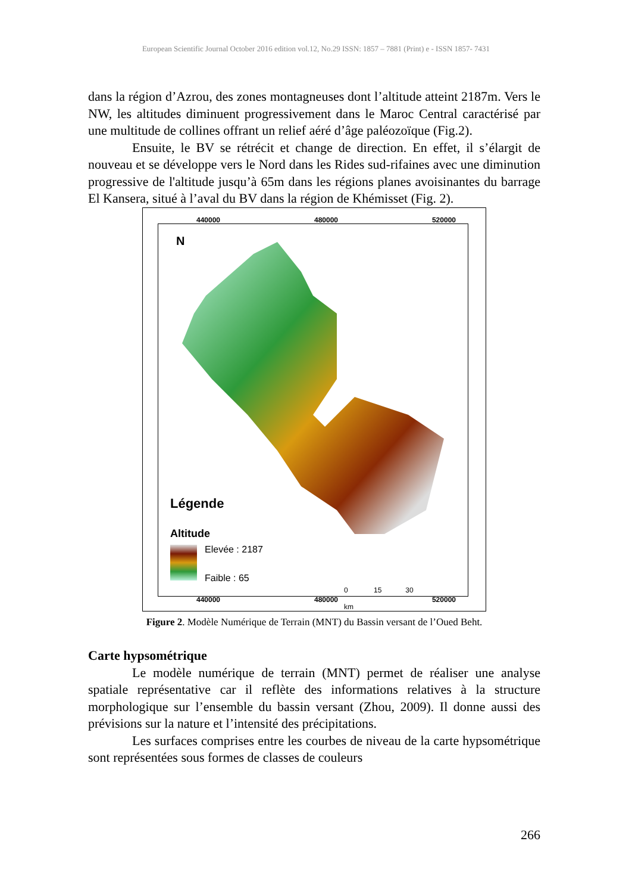European Scientific Journal October 2016 edition vol.12, No.29 ISSN: 1857 – 7881 (Print) e - ISSN 1857- 7431
dans la région d’Azrou, des zones montagneuses dont l’altitude atteint 2187m. Vers le NW, les altitudes diminuent progressivement dans le Maroc Central caractérisé par une multitude de collines offrant un relief aéré d’âge paléozoïque (Fig.2).
Ensuite, le BV se rétrécit et change de direction. En effet, il s’élargit de nouveau et se développe vers le Nord dans les Rides sud-rifaines avec une diminution progressive de l'altitude jusqu’à 65m dans les régions planes avoisinantes du barrage El Kansera, situé à l’aval du BV dans la région de Khémisset (Fig. 2).
440000 480000 520000
N
Légende
Altitude
Elevée : 2187
Faible : 65
0 15 30
km
440000 480000 520000
Figure 2. Modèle Numérique de Terrain (MNT) du Bassin versant de l’Oued Beht.
Carte hypsométrique
Le modèle numérique de terrain (MNT) permet de réaliser une analyse spatiale représentative car il reflète des informations relatives à la structure morphologique sur l’ensemble du bassin versant (Zhou, 2009). Il donne aussi des prévisions sur la nature et l’intensité des précipitations.
Les surfaces comprises entre les courbes de niveau de la carte hypsométrique sont représentées sous formes de classes de couleurs
266